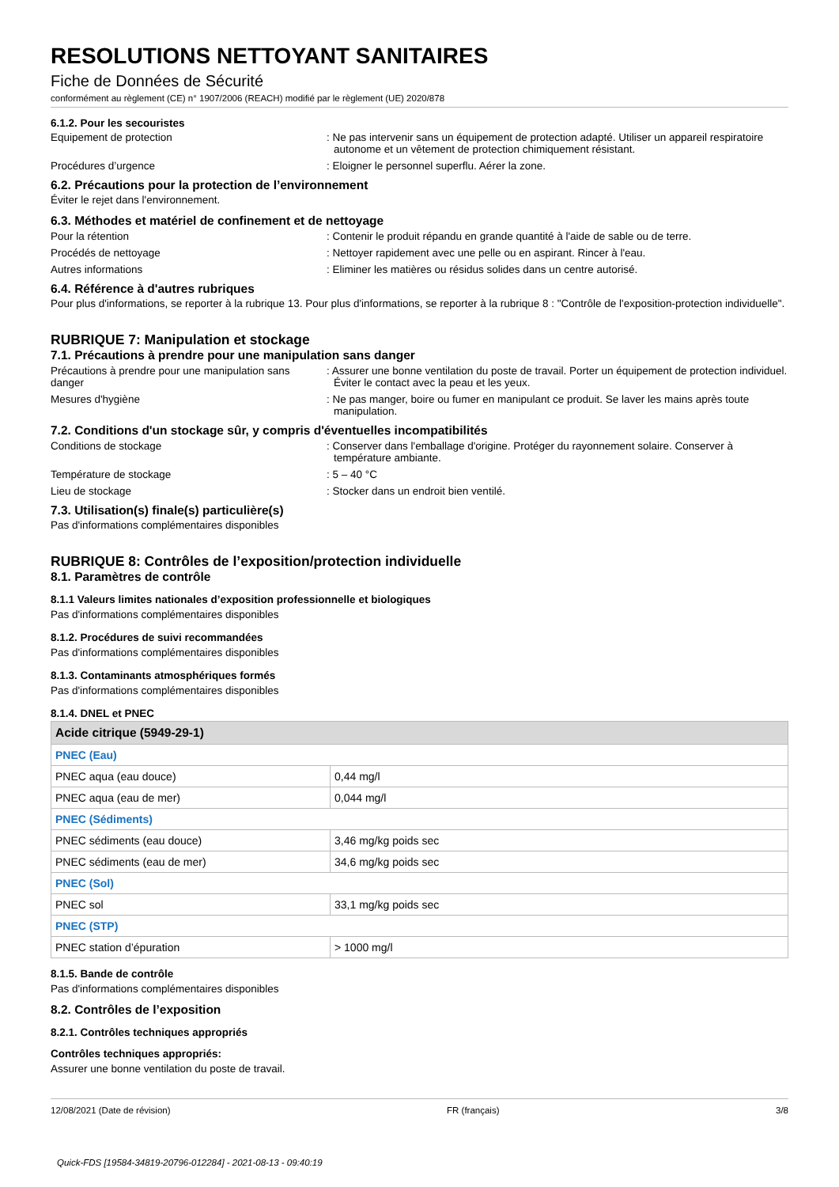RESOLUTIONS NETTOYANT SANITAIRES
Fiche de Données de Sécurité
conformément au règlement (CE) n° 1907/2006 (REACH) modifié par le règlement (UE) 2020/878
6.1.2. Pour les secouristes
Equipement de protection : Ne pas intervenir sans un équipement de protection adapté. Utiliser un appareil respiratoire autonome et un vêtement de protection chimiquement résistant.
Procédures d’urgence : Eloigner le personnel superflu. Aérer la zone.
6.2. Précautions pour la protection de l’environnement
Éviter le rejet dans l'environnement.
6.3. Méthodes et matériel de confinement et de nettoyage
Pour la rétention : Contenir le produit répandu en grande quantité à l'aide de sable ou de terre.
Procédés de nettoyage : Nettoyer rapidement avec une pelle ou en aspirant. Rincer à l'eau.
Autres informations : Eliminer les matières ou résidus solides dans un centre autorisé.
6.4. Référence à d'autres rubriques
Pour plus d'informations, se reporter à la rubrique 13. Pour plus d'informations, se reporter à la rubrique 8 : "Contrôle de l'exposition-protection individuelle".
RUBRIQUE 7: Manipulation et stockage
7.1. Précautions à prendre pour une manipulation sans danger
Précautions à prendre pour une manipulation sans danger
: Assurer une bonne ventilation du poste de travail. Porter un équipement de protection individuel. Éviter le contact avec la peau et les yeux.
Mesures d'hygiène : Ne pas manger, boire ou fumer en manipulant ce produit. Se laver les mains après toute manipulation.
7.2. Conditions d'un stockage sûr, y compris d'éventuelles incompatibilités
Conditions de stockage : Conserver dans l'emballage d'origine. Protéger du rayonnement solaire. Conserver à température ambiante.
Température de stockage : 5 – 40 °C
Lieu de stockage : Stocker dans un endroit bien ventilé.
7.3. Utilisation(s) finale(s) particulière(s)
Pas d'informations complémentaires disponibles
RUBRIQUE 8: Contrôles de l’exposition/protection individuelle
8.1. Paramètres de contrôle
8.1.1 Valeurs limites nationales d’exposition professionnelle et biologiques
Pas d'informations complémentaires disponibles
8.1.2. Procédures de suivi recommandées
Pas d'informations complémentaires disponibles
8.1.3. Contaminants atmosphériques formés
Pas d'informations complémentaires disponibles
8.1.4. DNEL et PNEC
| Acide citrique (5949-29-1) | |
| PNEC (Eau) | |
| PNEC aqua (eau douce) | 0,44 mg/l |
| PNEC aqua (eau de mer) | 0,044 mg/l |
| PNEC (Sédiments) | |
| PNEC sédiments (eau douce) | 3,46 mg/kg poids sec |
| PNEC sédiments (eau de mer) | 34,6 mg/kg poids sec |
| PNEC (Sol) | |
| PNEC sol | 33,1 mg/kg poids sec |
| PNEC (STP) | |
| PNEC station d’épuration | > 1000 mg/l |
8.1.5. Bande de contrôle
Pas d'informations complémentaires disponibles
8.2. Contrôles de l’exposition
8.2.1. Contrôles techniques appropriés
Contrôles techniques appropriés:
Assurer une bonne ventilation du poste de travail.
12/08/2021 (Date de révision) FR (français) 3/8
Quick-FDS [19584-34819-20796-012284] - 2021-08-13 - 09:40:19